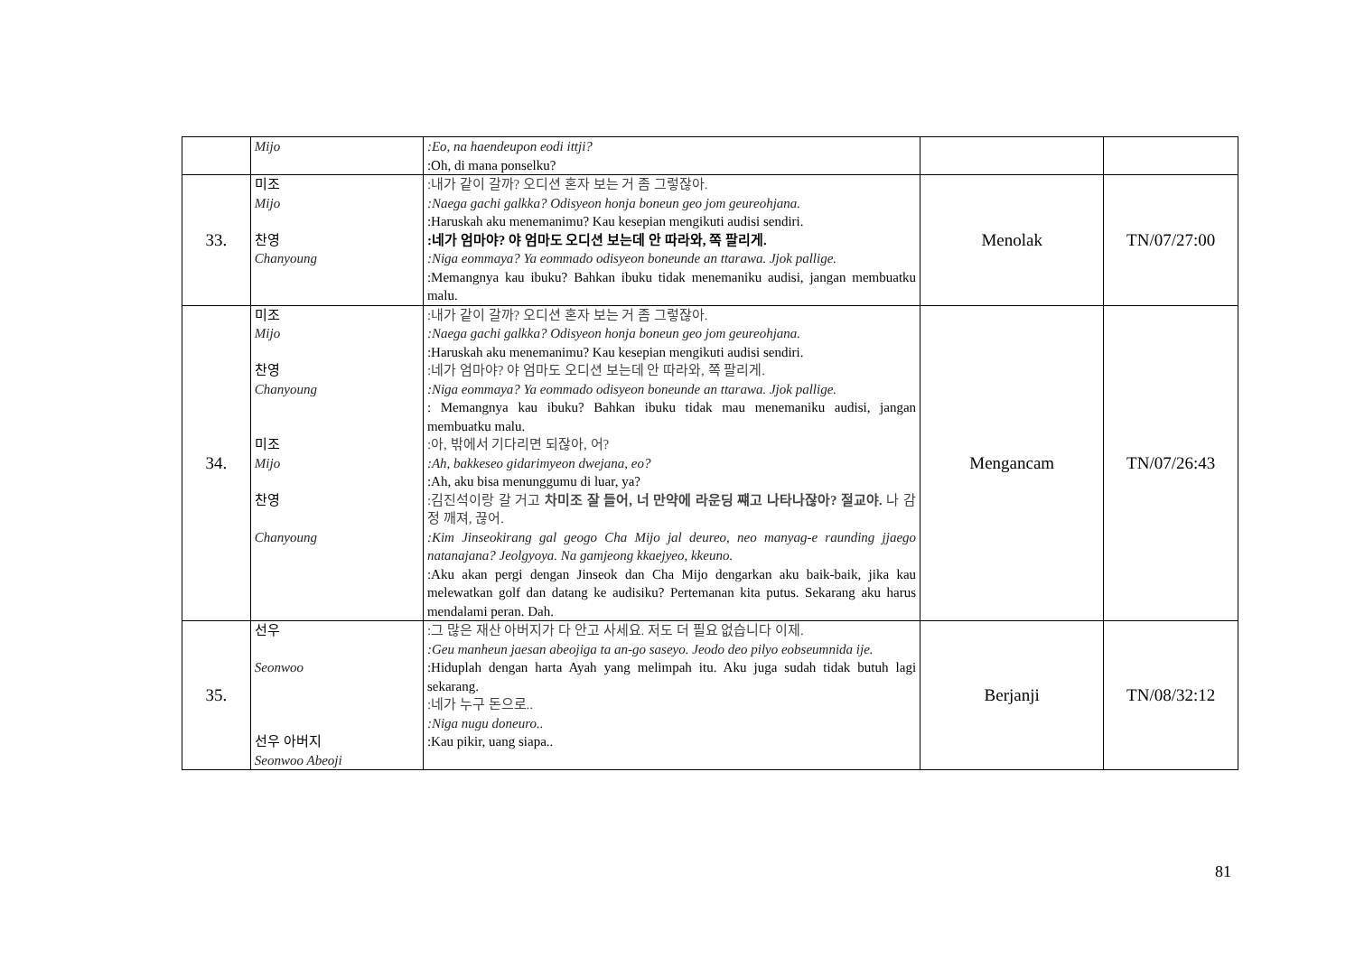| | Mijo | :Eo, na haendeupon eodi ittji? :Oh, di mana ponselku? | | |
| 33. | 미조 Mijo 찬영 Chanyoung | :내가 같이 갈까? 오디션 혼자 보는 거 좀 그렇잖아. :Naega gachi galkka? Odisyeon honja boneun geo jom geureohjana. :Haruskah aku menemanimu? Kau kesepian mengikuti audisi sendiri. :네가 엄마야? 야 엄마도 오디션 보는데 안 따라와, 쪽 팔리게. :Niga eommaya? Ya eommado odisyeon boneunde an ttarawa. Jjok pallige. :Memangnya kau ibuku? Bahkan ibuku tidak menemaniku audisi, jangan membuatku malu. | Menolak | TN/07/27:00 |
| 34. | 미조 Mijo 찬영 Chanyoung 미조 Mijo 찬영 Chanyoung | :내가 같이 갈까? 오디션 혼자 보는 거 좀 그렇잖아. :Naega gachi galkka? Odisyeon honja boneun geo jom geureohjana. :Haruskah aku menemanimu? Kau kesepian mengikuti audisi sendiri. :네가 엄마야? 야 엄마도 오디션 보는데 안 따라와, 쪽 팔리게. :Niga eommaya? Ya eommado odisyeon boneunde an ttarawa. Jjok pallige. : Memangnya kau ibuku? Bahkan ibuku tidak mau menemaniku audisi, jangan membuatku malu. :아, 밖에서 기다리면 되잖아, 어? :Ah, bakkeseo gidarimyeon dwejana, eo? :Ah, aku bisa menunggumu di luar, ya? :김진석이랑 갈 거고 차미조 잘 들어, 너 만약에 라운딩 쨰고 나타나잖아? 절교야. 나 감정 깨져, 끊어. :Kim Jinseokirang gal geogo Cha Mijo jal deureo, neo manyag-e raunding jjaego natanajana? Jeolgyoya. Na gamjeong kkaejyeo, kkeuno. :Aku akan pergi dengan Jinseok dan Cha Mijo dengarkan aku baik-baik, jika kau melewatkan golf dan datang ke audisiku? Pertemanan kita putus. Sekarang aku harus mendalami peran. Dah. | Mengancam | TN/07/26:43 |
| 35. | 선우 Seonwoo 선우 아버지 Seonwoo Abeoji | :그 많은 재산 아버지가 다 안고 사세요. 저도 더 필요 없습니다 이제. :Geu manheun jaesan abeojiga ta an-go saseyo. Jeodo deo pilyo eobseumnida ije. :Hiduplah dengan harta Ayah yang melimpah itu. Aku juga sudah tidak butuh lagi sekarang. :네가 누구 돈으로.. :Niga nugu doneuro.. :Kau pikir, uang siapa.. | Berjanji | TN/08/32:12 |
81